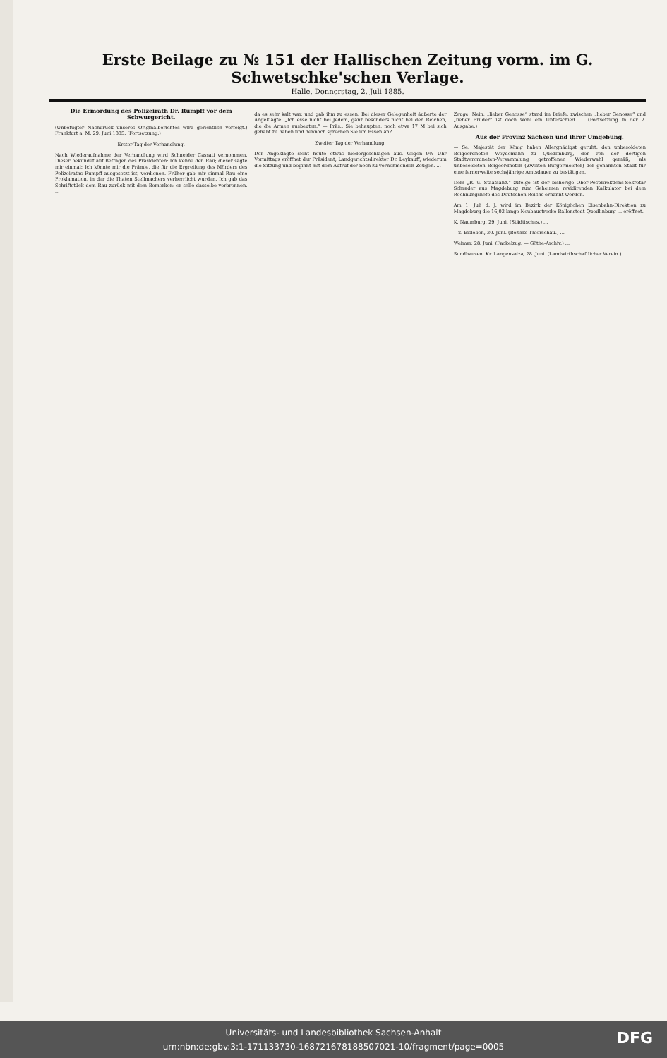Erste Beilage zu № 151 der Hallischen Zeitung vorm. im G. Schwetschke'schen Verlage.
Halle, Donnerstag, 2. Juli 1885.
Die Ermordung des Polizeirath Dr. Rumpff vor dem Schwurgericht.
(Unbefugter Nachdruck unseres Originalberichtes wird gerichtlich verfolgt.) Frankfurt a. M. 29. Juni 1885. (Fortsetzung.)
Erster Tag der Verhandlung.
Nach Wiederaufnahme der Verhandlung wird Schneider Cassati vernommen. Dieser bekundet auf Befragen des Präsidenten: Ich kenne den Rau; dieser sagte mir einmal: Ich könnte mir die Prämie, die für die Ergreifung des Mörders des Polizeiraths Rumpff ausgesetzt ist, verdienen. Früher gab mir einmal Rau eine Proklamation, in der die Thaten Stellmachers verherrlicht wurden. Ich gab das Schriftstück dem Rau zurück mit dem Bemerken: er solle dasselbe verbrennen. ...
da es sehr kalt war, und gab ihm zu essen. Bei dieser Gelegenheit äußerte der Angeklagte: „Ich esse nicht bei Jedem, ganz besonders nicht bei den Reichen, die die Armen ausbeuten.“ — Präs.: Sie behaupten, noch etwa 17 M bei sich gehabt zu haben und dennoch sprechen Sie um Essen an? ...
Zweiter Tag der Verhandlung.
Der Angeklagte sieht heute etwas niedergeschlagen aus. Gegen 9½ Uhr Vormittags eröffnet der Präsident, Landgerichtsdirektor Dr. Leykauff, wiederum die Sitzung und beginnt mit dem Aufruf der noch zu vernehmenden Zeugen. ...
Zeuge: Nein, „lieber Genosse“ stand im Briefe, zwischen „lieber Genosse“ und „lieber Bruder“ ist doch wohl ein Unterschied. ... (Fortsetzung in der 2. Ausgabe.)
Aus der Provinz Sachsen und ihrer Umgebung.
— Se. Majestät der König haben Allergnädigst geruht: den unbesoldeten Beigeordneten Weydemann zu Quedlinburg, der von der dortigen Stadtverordneten-Versammlung getroffenen Wiederwahl gemäß, als unbesoldeten Beigeordneten (Zweiten Bürgermeister) der genannten Stadt für eine fernerweite sechsjährige Amtsdauer zu bestätigen.
Dem „R. u. Staatsanz.“ zufolge ist der bisherige Ober-Postdirektions-Sekretär Schrader aus Magdeburg zum Geheimen revidirenden Kalkulator bei dem Rechnungshofe des Deutschen Reichs ernannt worden.
Am 1. Juli d. J. wird im Bezirk der Königlichen Eisenbahn-Direktion zu Magdeburg die 16,03 lange Neubaustrecke Ballenstedt-Quedlinburg ... eröffnet.
K. Naumburg, 29. Juni. (Städtisches.) ...
—x. Eisleben, 30. Juni. (Bezirks-Thierschau.) ...
Weimar, 28. Juni. (Fackelzug. — Göthe-Archiv.) ...
Sundhausen, Kr. Langensalza, 28. Juni. (Landwirthschaftlicher Verein.) ...
Universitäts- und Landesbibliothek Sachsen-Anhalt
urn:nbn:de:gbv:3:1-171133730-16872167818850702​1-10/fragment/page=0005
DFG